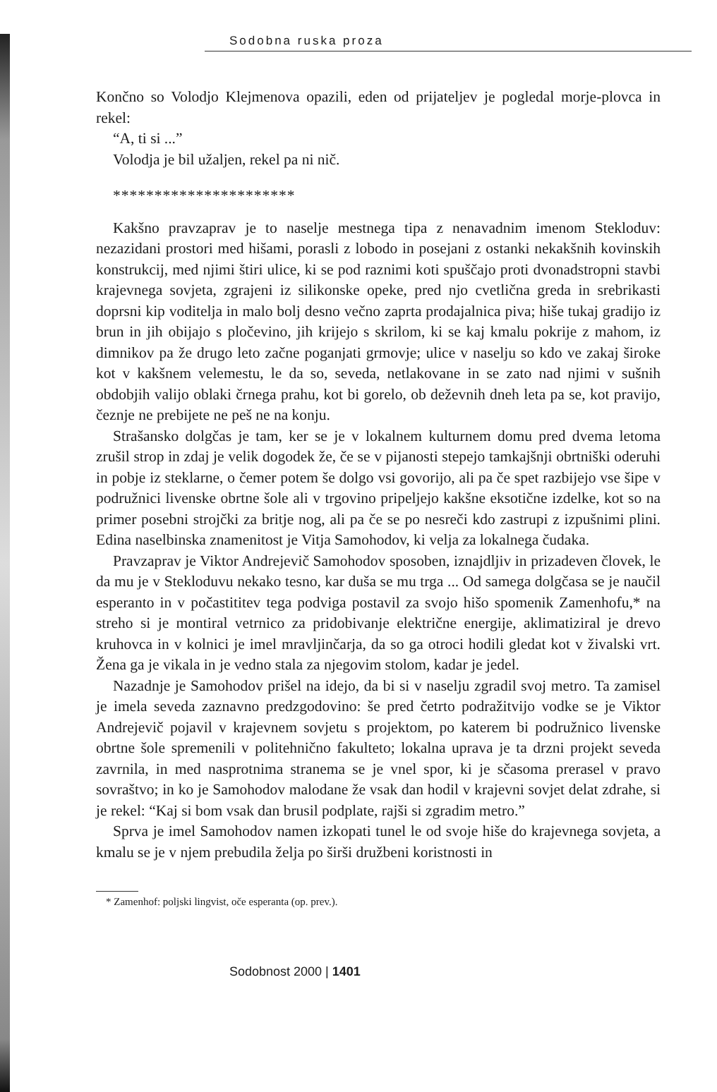Sodobna ruska proza
Končno so Volodjo Klejmenova opazili, eden od prijateljev je pogledal morje-plovca in rekel:
“A, ti si ...”
Volodja je bil užaljen, rekel pa ni nič.
**********************
Kakšno pravzaprav je to naselje mestnega tipa z nenavadnim imenom Stekloduv: nezazidani prostori med hišami, porasli z lobodo in posejani z ostanki nekakšnih kovinskih konstrukcij, med njimi štiri ulice, ki se pod raznimi koti spuščajo proti dvonadstropni stavbi krajevnega sovjeta, zgrajeni iz silikonske opeke, pred njo cvetlična greda in srebrikasti doprsni kip voditelja in malo bolj desno večno zaprta prodajalnica piva; hiše tukaj gradijo iz brun in jih obijajo s pločevino, jih krijejo s skrilom, ki se kaj kmalu pokrije z mahom, iz dimnikov pa že drugo leto začne poganjati grmovje; ulice v naselju so kdo ve zakaj široke kot v kakšnem velemestu, le da so, seveda, netlakovane in se zato nad njimi v sušnih obdobjih valijo oblaki črnega prahu, kot bi gorelo, ob deževnih dneh leta pa se, kot pravijo, čeznje ne prebijete ne peš ne na konju.
Strašansko dolgčas je tam, ker se je v lokalnem kulturnem domu pred dvema letoma zrušil strop in zdaj je velik dogodek že, če se v pijanosti stepejo tamkajšnji obrtniški oderuhi in pobje iz steklarne, o čemer potem še dolgo vsi govorijo, ali pa če spet razbijejo vse šipe v podružnici livenske obrtne šole ali v trgovino pripeljejo kakšne eksotične izdelke, kot so na primer posebni strojčki za britje nog, ali pa če se po nesreči kdo zastrupi z izpušnimi plini. Edina naselbinska znamenitost je Vitja Samohodov, ki velja za lokalnega čudaka.
Pravzaprav je Viktor Andrejevič Samohodov sposoben, iznajdljiv in prizadeven človek, le da mu je v Stekloduvu nekako tesno, kar duša se mu trga ... Od samega dolgčasa se je naučil esperanto in v počastititev tega podviga postavil za svojo hišo spomenik Zamenhofu,* na streho si je montiral vetrnico za pridobivanje električne energije, aklimatiziral je drevo kruhovca in v kolnici je imel mravljinčarja, da so ga otroci hodili gledat kot v živalski vrt. Žena ga je vikala in je vedno stala za njegovim stolom, kadar je jedel.
Nazadnje je Samohodov prišel na idejo, da bi si v naselju zgradil svoj metro. Ta zamisel je imela seveda zaznavno predzgodovino: še pred četrto podražitvijo vodke se je Viktor Andrejevič pojavil v krajevnem sovjetu s projektom, po katerem bi podružnico livenske obrtne šole spremenili v politehnično fakulteto; lokalna uprava je ta drzni projekt seveda zavrnila, in med nasprotnima stranema se je vnel spor, ki je sčasoma prerasel v pravo sovraštvo; in ko je Samohodov malodane že vsak dan hodil v krajevni sovjet delat zdrahe, si je rekel: “Kaj si bom vsak dan brusil podplate, rajši si zgradim metro.”
Sprva je imel Samohodov namen izkopati tunel le od svoje hiše do krajevnega sovjeta, a kmalu se je v njem prebudila želja po širši družbeni koristnosti in
* Zamenhof: poljski lingvist, oče esperanta (op. prev.).
Sodobnost 2000 | 1401